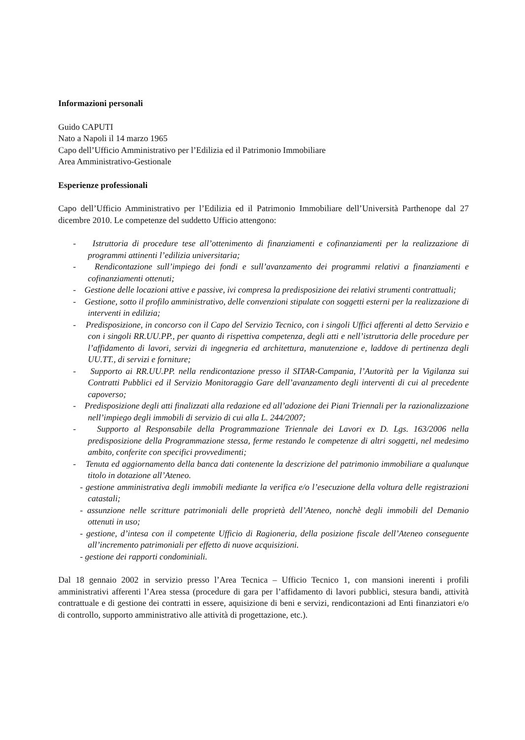Informazioni personali
Guido CAPUTI
Nato a Napoli il 14 marzo 1965
Capo dell’Ufficio Amministrativo per l’Edilizia ed il Patrimonio Immobiliare
Area Amministrativo-Gestionale
Esperienze professionali
Capo dell’Ufficio Amministrativo per l’Edilizia ed il Patrimonio Immobiliare dell’Università Parthenope dal 27 dicembre 2010. Le competenze del suddetto Ufficio attengono:
- Istruttoria di procedure tese all’ottenimento di finanziamenti e cofinanziamenti per la realizzazione di programmi attinenti l’edilizia universitaria;
- Rendicontazione sull’impiego dei fondi e sull’avanzamento dei programmi relativi a finanziamenti e cofinanziamenti ottenuti;
- Gestione delle locazioni attive e passive, ivi compresa la predisposizione dei relativi strumenti contrattuali;
- Gestione, sotto il profilo amministrativo, delle convenzioni stipulate con soggetti esterni per la realizzazione di interventi in edilizia;
- Predisposizione, in concorso con il Capo del Servizio Tecnico, con i singoli Uffici afferenti al detto Servizio e con i singoli RR.UU.PP., per quanto di rispettiva competenza, degli atti e nell’istruttoria delle procedure per l’affidamento di lavori, servizi di ingegneria ed architettura, manutenzione e, laddove di pertinenza degli UU.TT., di servizi e forniture;
- Supporto ai RR.UU.PP. nella rendicontazione presso il SITAR-Campania, l’Autorità per la Vigilanza sui Contratti Pubblici ed il Servizio Monitoraggio Gare dell’avanzamento degli interventi di cui al precedente capoverso;
- Predisposizione degli atti finalizzati alla redazione ed all’adozione dei Piani Triennali per la razionalizzazione nell’impiego degli immobili di servizio di cui alla L. 244/2007;
- Supporto al Responsabile della Programmazione Triennale dei Lavori ex D. Lgs. 163/2006 nella predisposizione della Programmazione stessa, ferme restando le competenze di altri soggetti, nel medesimo ambito, conferite con specifici provvedimenti;
- Tenuta ed aggiornamento della banca dati contenente la descrizione del patrimonio immobiliare a qualunque titolo in dotazione all’Ateneo.
- gestione amministrativa degli immobili mediante la verifica e/o l’esecuzione della voltura delle registrazioni catastali;
- assunzione nelle scritture patrimoniali delle proprietà dell’Ateneo, nonchè degli immobili del Demanio ottenuti in uso;
- gestione, d’intesa con il competente Ufficio di Ragioneria, della posizione fiscale dell’Ateneo conseguente all’incremento patrimoniali per effetto di nuove acquisizioni.
- gestione dei rapporti condominiali.
Dal 18 gennaio 2002 in servizio presso l’Area Tecnica – Ufficio Tecnico 1, con mansioni inerenti i profili amministrativi afferenti l’Area stessa (procedure di gara per l’affidamento di lavori pubblici, stesura bandi, attività contrattuale e di gestione dei contratti in essere, aquisizione di beni e servizi, rendicontazioni ad Enti finanziatori e/o di controllo, supporto amministrativo alle attività di progettazione, etc.).